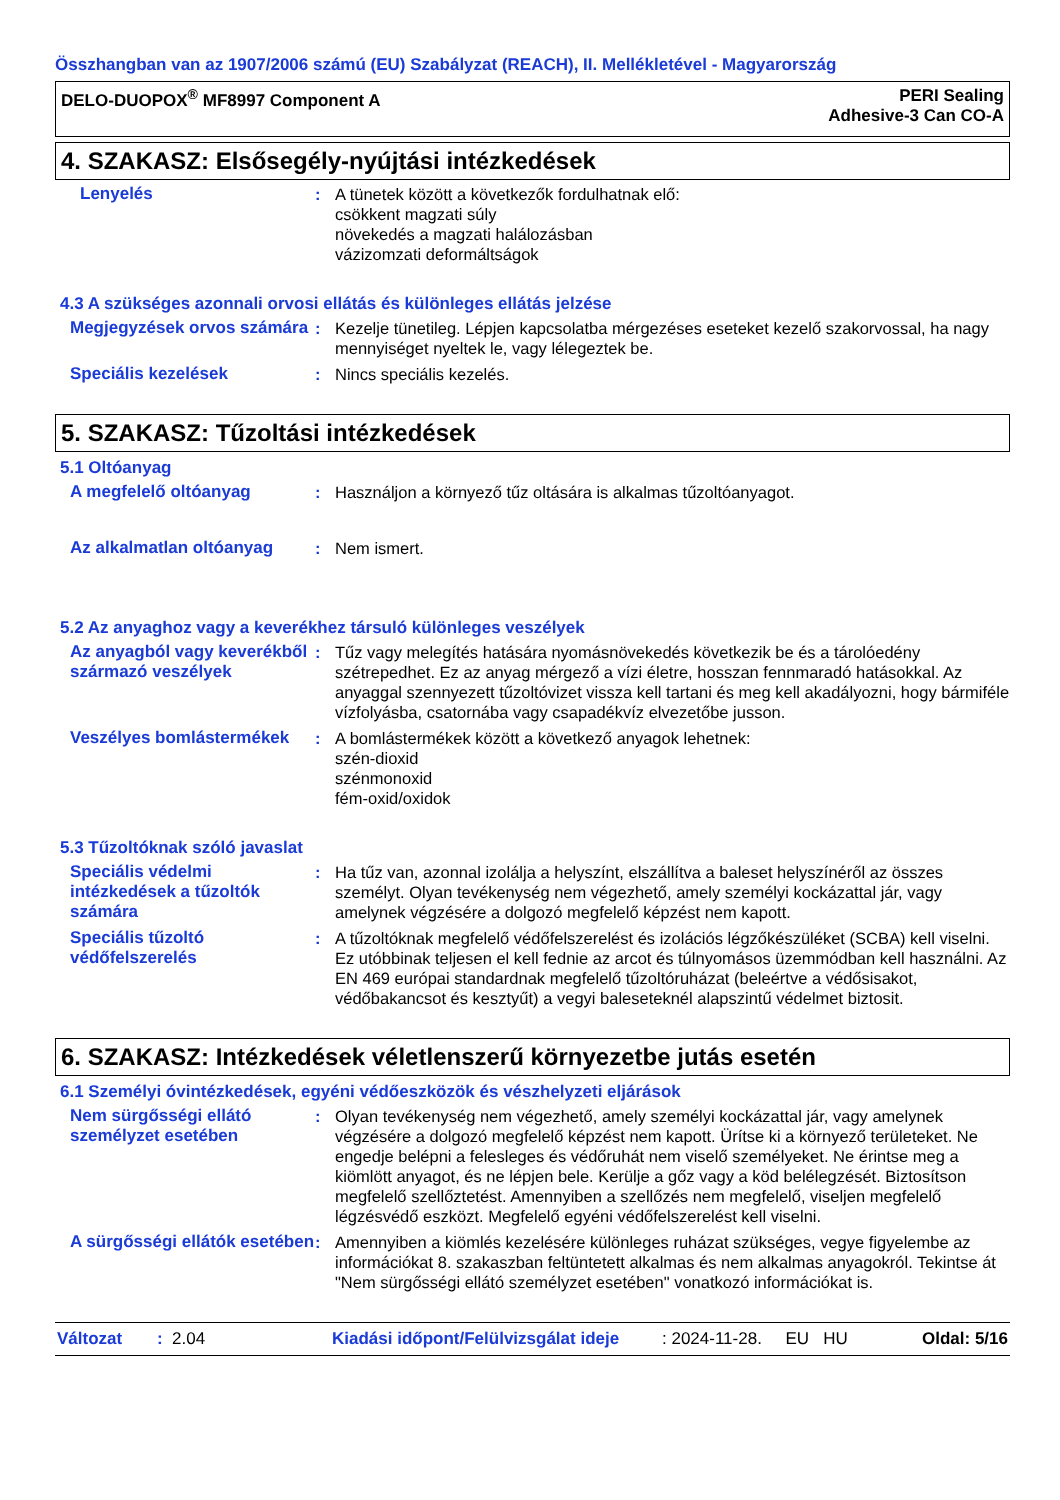Összhangban van az 1907/2006 számú (EU) Szabályzat (REACH), II. Mellékletével - Magyarország
DELO-DUOPOX<sup>®</sup> MF8997 Component A
PERI Sealing
Adhesive-3 Can CO-A
4. SZAKASZ: Elsősegély-nyújtási intézkedések
Lenyelés : A tünetek között a következők fordulhatnak elő:
csökkent magzati súly
növekedés a magzati halálozásban
vázizomzati deformáltságok
4.3 A szükséges azonnali orvosi ellátás és különleges ellátás jelzése
Megjegyzések orvos számára
: Kezelje tünetileg. Lépjen kapcsolatba mérgezéses eseteket kezelő szakorvossal, ha nagy mennyiséget nyeltek le, vagy lélegeztek be.
Speciális kezelések : Nincs speciális kezelés.
5. SZAKASZ: Tűzoltási intézkedések
5.1 Oltóanyag
A megfelelő oltóanyag : Használjon a környező tűz oltására is alkalmas tűzoltóanyagot.
Az alkalmatlan oltóanyag : Nem ismert.
5.2 Az anyaghoz vagy a keverékhez társuló különleges veszélyek
Az anyagból vagy keverékből származó veszélyek
: Tűz vagy melegítés hatására nyomásnövekedés következik be és a tárolóedény szétrepedhet. Ez az anyag mérgező a vízi életre, hosszan fennmaradó hatásokkal. Az anyaggal szennyezett tűzoltóvizet vissza kell tartani és meg kell akadályozni, hogy bármiféle vízfolyásba, csatornába vagy csapadékvíz elvezetőbe jusson.
Veszélyes bomlástermékek : A bomlástermékek között a következő anyagok lehetnek:
szén-dioxid
szénmonoxid
fém-oxid/oxidok
5.3 Tűzoltóknak szóló javaslat
Speciális védelmi intézkedések a tűzoltók számára
: Ha tűz van, azonnal izolálja a helyszínt, elszállítva a baleset helyszínéről az összes személyt. Olyan tevékenység nem végezhető, amely személyi kockázattal jár, vagy amelynek végzésére a dolgozó megfelelő képzést nem kapott.
Speciális tűzoltó védőfelszerelés
: A tűzoltóknak megfelelő védőfelszerelést és izolációs légzőkészüléket (SCBA) kell viselni. Ez utóbbinak teljesen el kell fednie az arcot és túlnyomásos üzemmódban kell használni. Az EN 469 európai standardnak megfelelő tűzoltóruházat (beleértve a védősisakot, védőbakancsot és kesztyűt) a vegyi baleseteknél alapszintű védelmet biztosit.
6. SZAKASZ: Intézkedések véletlenszerű környezetbe jutás esetén
6.1 Személyi óvintézkedések, egyéni védőeszközök és vészhelyzeti eljárások
Nem sürgősségi ellátó személyzet esetében
: Olyan tevékenység nem végezhető, amely személyi kockázattal jár, vagy amelynek végzésére a dolgozó megfelelő képzést nem kapott. Ürítse ki a környező területeket. Ne engedje belépni a felesleges és védőruhát nem viselő személyeket. Ne érintse meg a kiömlött anyagot, és ne lépjen bele. Kerülje a gőz vagy a köd belélegzését. Biztosítson megfelelő szellőztetést. Amennyiben a szellőzés nem megfelelő, viseljen megfelelő légzésvédő eszközt. Megfelelő egyéni védőfelszerelést kell viselni.
A sürgősségi ellátók esetében
: Amennyiben a kiömlés kezelésére különleges ruházat szükséges, vegye figyelembe az információkat 8. szakaszban feltüntetett alkalmas és nem alkalmas anyagokról. Tekintse át "Nem sürgősségi ellátó személyzet esetében" vonatkozó információkat is.
Változat: 2.04 Kiadási időpont/Felülvizsgálat ideje: 2024-11-28. EU HU Oldal: 5/16